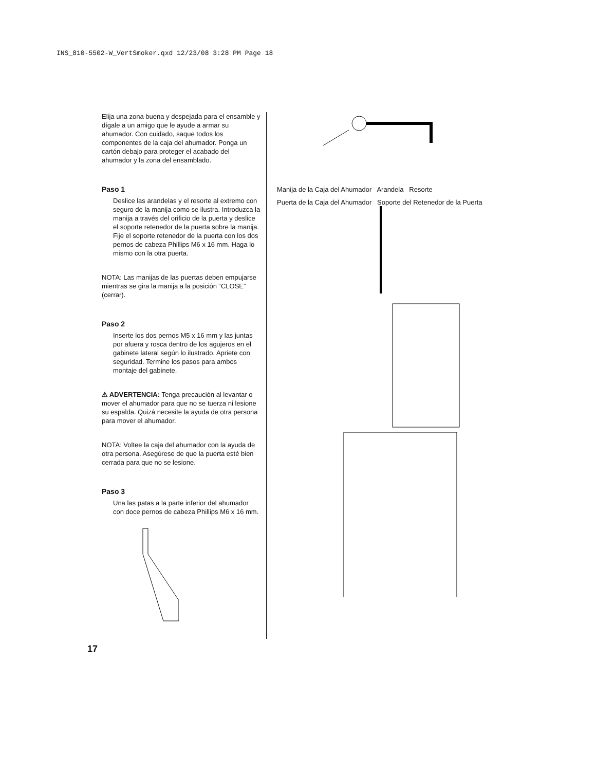INS_810-5502-W_VertSmoker.qxd 12/23/08 3:28 PM Page 18
Elija una zona buena y despejada para el ensamble y dígale a un amigo que le ayude a armar su ahumador. Con cuidado, saque todos los componentes de la caja del ahumador. Ponga un cartón debajo para proteger el acabado del ahumador y la zona del ensamblado.
Paso 1
Deslice las arandelas y el resorte al extremo con seguro de la manija como se ilustra. Introduzca la manija a través del orificio de la puerta y deslice el soporte retenedor de la puerta sobre la manija. Fije el soporte retenedor de la puerta con los dos pernos de cabeza Phillips M6 x 16 mm. Haga lo mismo con la otra puerta.
NOTA: Las manijas de las puertas deben empujarse mientras se gira la manija a la posición “CLOSE” (cerrar).
Paso 2
Inserte los dos pernos M5 x 16 mm y las juntas por afuera y rosca dentro de los agujeros en el gabinete lateral según lo ilustrado. Apriete con seguridad. Termine los pasos para ambos montaje del gabinete.
⚠ ADVERTENCIA: Tenga precaución al levantar o mover el ahumador para que no se tuerza ni lesione su espalda. Quizá necesite la ayuda de otra persona para mover el ahumador.
NOTA: Voltee la caja del ahumador con la ayuda de otra persona. Asegúrese de que la puerta esté bien cerrada para que no se lesione.
Paso 3
Una las patas a la parte inferior del ahumador con doce pernos de cabeza Phillips M6 x 16 mm.
Manija de la Caja del Ahumador Arandela Resorte
Puerta de la Caja del Ahumador Soporte del Retenedor de la Puerta
17